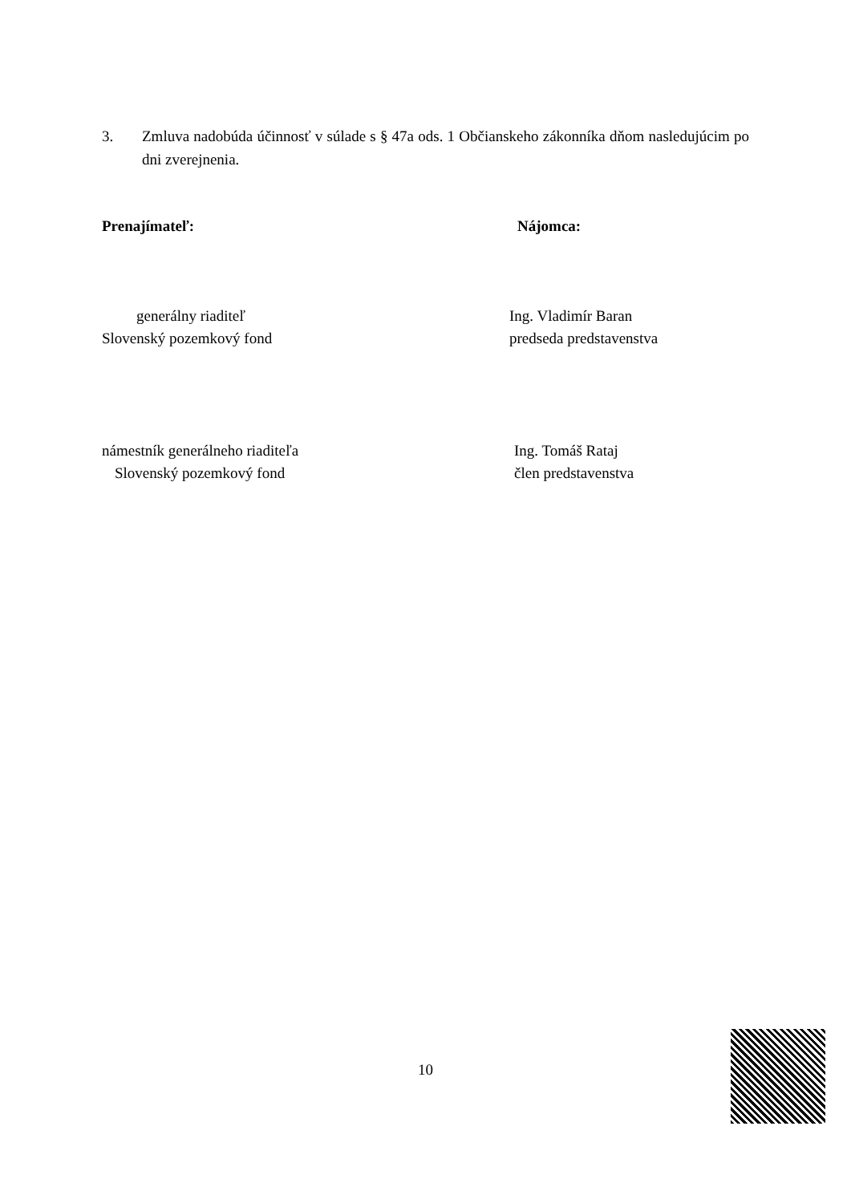3. Zmluva nadobúda účinnosť v súlade s § 47a ods. 1 Občianskeho zákonníka dňom nasledujúcim po dni zverejnenia.
Prenajímateľ: Nájomca:
generálny riaditeľ
Slovenský pozemkový fond
Ing. Vladimír Baran
predseda predstavenstva
námestník generálneho riaditeľa
Slovenský pozemkový fond
Ing. Tomáš Rataj
člen predstavenstva
10